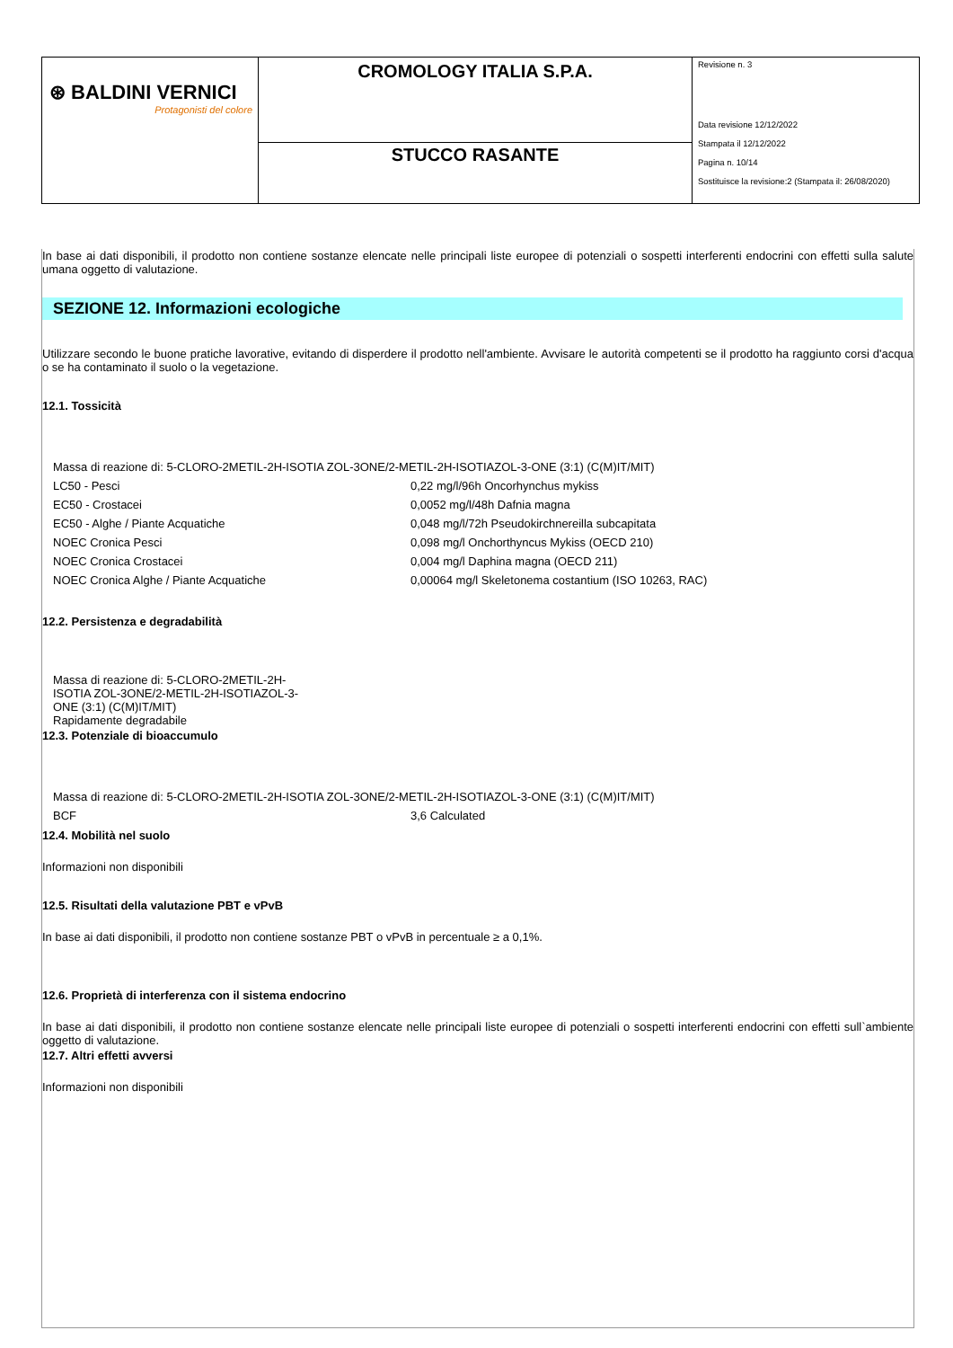| ⊛ BALDINI VERNICI Protagonisti del colore | CROMOLOGY ITALIA S.P.A. | Revisione n. 3 Data revisione 12/12/2022 Stampata il 12/12/2022 Pagina n. 10/14 Sostituisce la revisione:2 (Stampata il: 26/08/2020) |
| | STUCCO RASANTE | |
In base ai dati disponibili, il prodotto non contiene sostanze elencate nelle principali liste europee di potenziali o sospetti interferenti endocrini con effetti sulla salute umana oggetto di valutazione.
SEZIONE 12. Informazioni ecologiche
Utilizzare secondo le buone pratiche lavorative, evitando di disperdere il prodotto nell'ambiente. Avvisare le autorità competenti se il prodotto ha raggiunto corsi d'acqua o se ha contaminato il suolo o la vegetazione.
12.1. Tossicità
| Massa di reazione di: 5-CLORO-2METIL-2H-ISOTIA ZOL-3ONE/2-METIL-2H-ISOTIAZOL-3-ONE (3:1) (C(M)IT/MIT) | |
| LC50 - Pesci | 0,22 mg/l/96h Oncorhynchus mykiss |
| EC50 - Crostacei | 0,0052 mg/l/48h Dafnia magna |
| EC50 - Alghe / Piante Acquatiche | 0,048 mg/l/72h Pseudokirchnereilla subcapitata |
| NOEC Cronica Pesci | 0,098 mg/l Onchorthyncus Mykiss (OECD 210) |
| NOEC Cronica Crostacei | 0,004 mg/l Daphina magna (OECD 211) |
| NOEC Cronica Alghe / Piante Acquatiche | 0,00064 mg/l Skeletonema costantium (ISO 10263, RAC) |
12.2. Persistenza e degradabilità
Massa di reazione di: 5-CLORO-2METIL-2H-ISOTIA ZOL-3ONE/2-METIL-2H-ISOTIAZOL-3-ONE (3:1) (C(M)IT/MIT)
Rapidamente degradabile
12.3. Potenziale di bioaccumulo
| Massa di reazione di: 5-CLORO-2METIL-2H-ISOTIA ZOL-3ONE/2-METIL-2H-ISOTIAZOL-3-ONE (3:1) (C(M)IT/MIT) | |
| BCF | 3,6 Calculated |
12.4. Mobilità nel suolo
Informazioni non disponibili
12.5. Risultati della valutazione PBT e vPvB
In base ai dati disponibili, il prodotto non contiene sostanze PBT o vPvB in percentuale ≥ a 0,1%.
12.6. Proprietà di interferenza con il sistema endocrino
In base ai dati disponibili, il prodotto non contiene sostanze elencate nelle principali liste europee di potenziali o sospetti interferenti endocrini con effetti sull`ambiente oggetto di valutazione.
12.7. Altri effetti avversi
Informazioni non disponibili